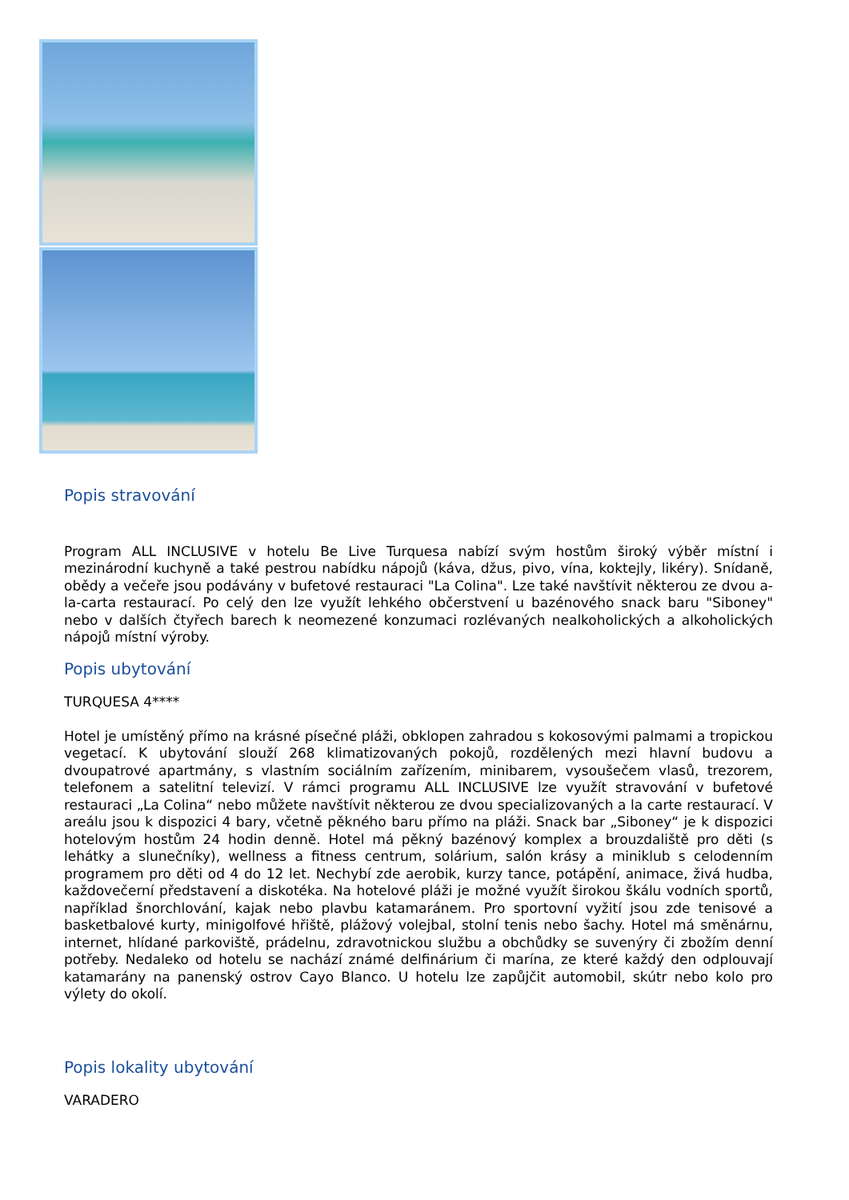Popis stravování
Program ALL INCLUSIVE v hotelu Be Live Turquesa nabízí svým hostům široký výběr místní i mezinárodní kuchyně a také pestrou nabídku nápojů (káva, džus, pivo, vína, koktejly, likéry). Snídaně, obědy a večeře jsou podávány v bufetové restauraci "La Colina". Lze také navštívit některou ze dvou a-la-carta restaurací. Po celý den lze využít lehkého občerstvení u bazénového snack baru "Siboney" nebo v dalších čtyřech barech k neomezené konzumaci rozlévaných nealkoholických a alkoholických nápojů místní výroby.
Popis ubytování
TURQUESA 4****
Hotel je umístěný přímo na krásné písečné pláži, obklopen zahradou s kokosovými palmami a tropickou vegetací. K ubytování slouží 268 klimatizovaných pokojů, rozdělených mezi hlavní budovu a dvoupatrové apartmány, s vlastním sociálním zařízením, minibarem, vysoušečem vlasů, trezorem, telefonem a satelitní televizí. V rámci programu ALL INCLUSIVE lze využít stravování v bufetové restauraci „La Colina“ nebo můžete navštívit některou ze dvou specializovaných a la carte restaurací. V areálu jsou k dispozici 4 bary, včetně pěkného baru přímo na pláži. Snack bar „Siboney“ je k dispozici hotelovým hostům 24 hodin denně. Hotel má pěkný bazénový komplex a brouzdaliště pro děti (s lehátky a slunečníky), wellness a fitness centrum, solárium, salón krásy a miniklub s celodenním programem pro děti od 4 do 12 let. Nechybí zde aerobik, kurzy tance, potápění, animace, živá hudba, každovečerní představení a diskotéka. Na hotelové pláži je možné využít širokou škálu vodních sportů, například šnorchlování, kajak nebo plavbu katamaránem. Pro sportovní vyžití jsou zde tenisové a basketbalové kurty, minigolfové hřiště, plážový volejbal, stolní tenis nebo šachy. Hotel má směnárnu, internet, hlídané parkoviště, prádelnu, zdravotnickou službu a obchůdky se suvenýry či zbožím denní potřeby. Nedaleko od hotelu se nachází známé delfinárium či marína, ze které každý den odplouvají katamarány na panenský ostrov Cayo Blanco. U hotelu lze zapůjčit automobil, skútr nebo kolo pro výlety do okolí.
Popis lokality ubytování
VARADERO